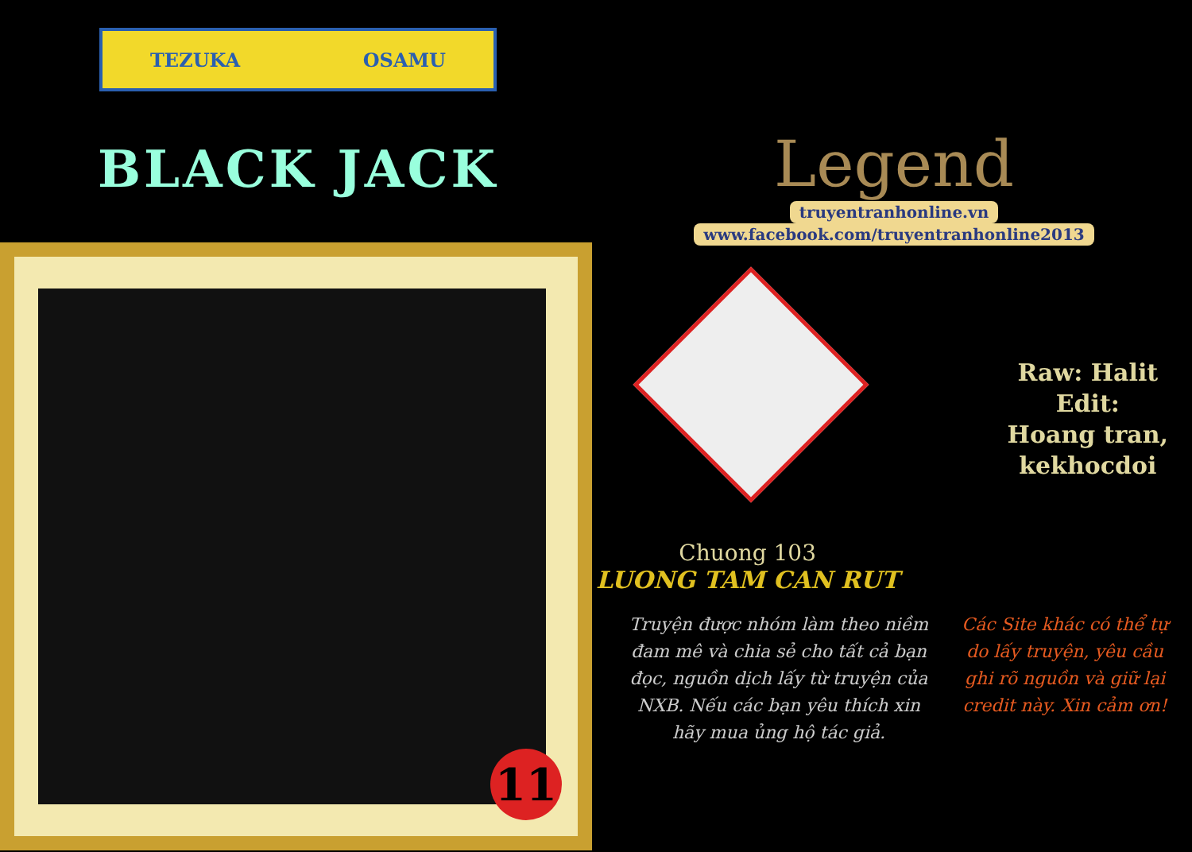TEZUKA OSAMU
BLACK JACK
11
Legend
truyentranhonline.vn
www.facebook.com/truyentranhonline2013
Chuong 103
LUONG TAM CAN RUT
Raw: Halit
Edit:
Hoang tran,
kekhocdoi
Truyện được nhóm làm theo niềm đam mê và chia sẻ cho tất cả bạn đọc, nguồn dịch lấy từ truyện của NXB. Nếu các bạn yêu thích xin hãy mua ủng hộ tác giả.
Các Site khác có thể tự do lấy truyện, yêu cầu ghi rõ nguồn và giữ lại credit này. Xin cảm ơn!